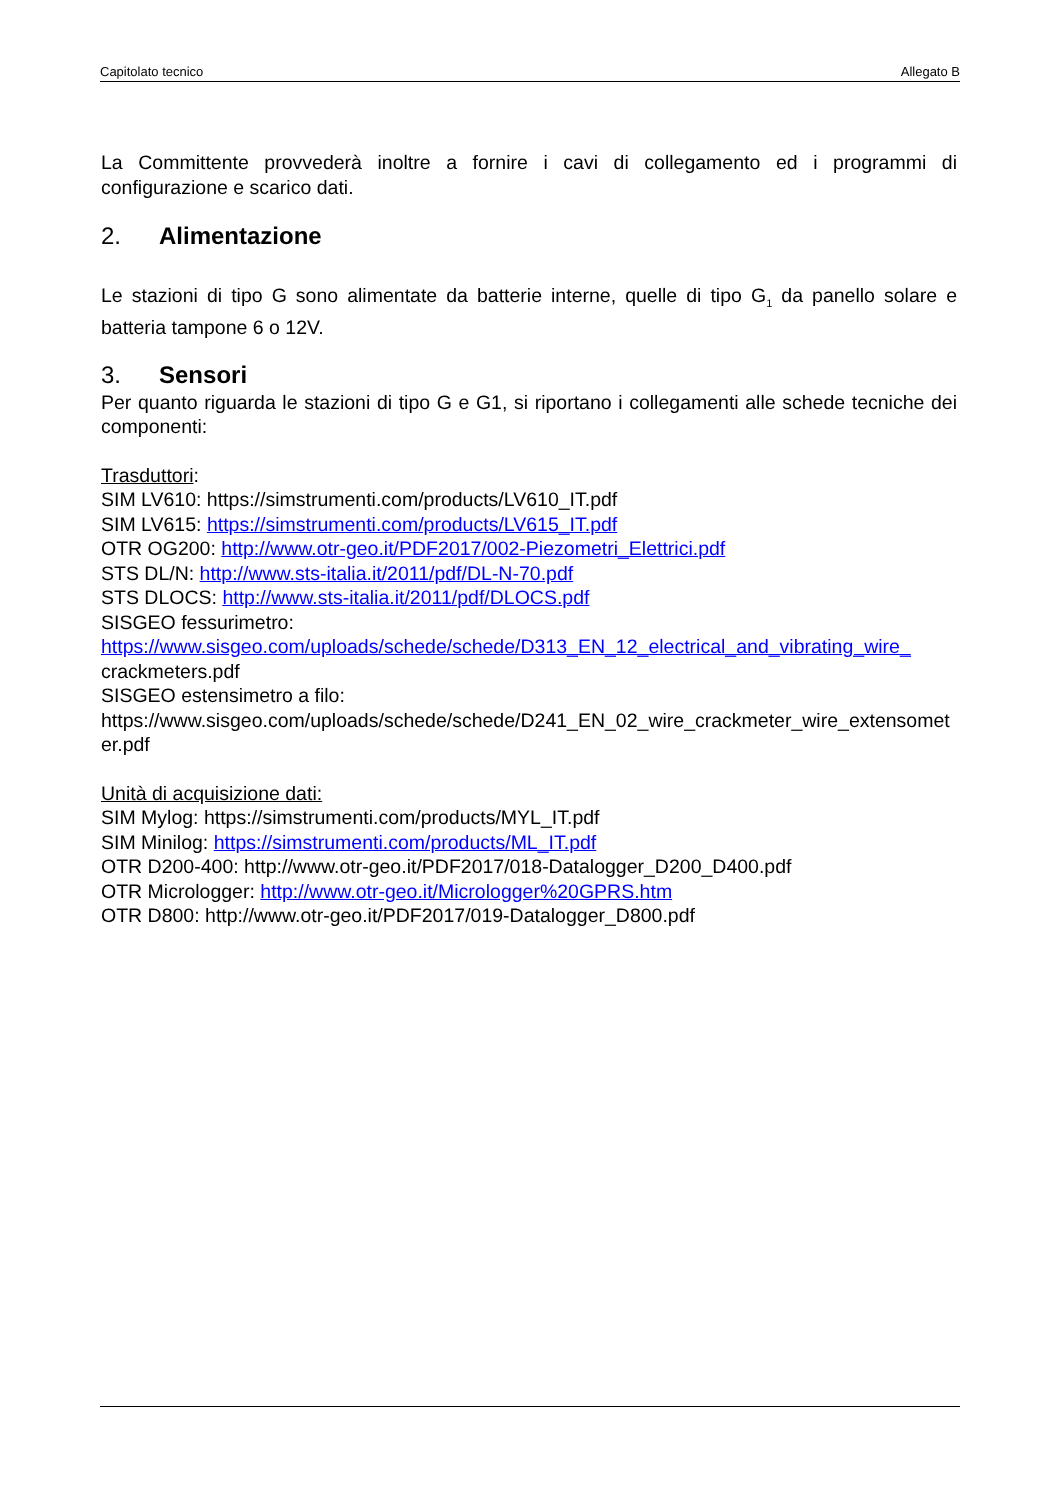Capitolato tecnico Allegato B
La Committente provvederà inoltre a fornire i cavi di collegamento ed i programmi di configurazione e scarico dati.
2. Alimentazione
Le stazioni di tipo G sono alimentate da batterie interne, quelle di tipo G<sub>1</sub> da panello solare e batteria tampone 6 o 12V.
3. Sensori
Per quanto riguarda le stazioni di tipo G e G1, si riportano i collegamenti alle schede tecniche dei componenti:
Trasduttori:
SIM LV610: https://simstrumenti.com/products/LV610_IT.pdf
SIM LV615: https://simstrumenti.com/products/LV615_IT.pdf
OTR OG200: http://www.otr-geo.it/PDF2017/002-Piezometri_Elettrici.pdf
STS DL/N: http://www.sts-italia.it/2011/pdf/DL-N-70.pdf
STS DLOCS: http://www.sts-italia.it/2011/pdf/DLOCS.pdf
SISGEO fessurimetro:
https://www.sisgeo.com/uploads/schede/schede/D313_EN_12_electrical_and_vibrating_wire_crackmeters.pdf
SISGEO estensimetro a filo:
https://www.sisgeo.com/uploads/schede/schede/D241_EN_02_wire_crackmeter_wire_extensometer.pdf
Unità di acquisizione dati:
SIM Mylog: https://simstrumenti.com/products/MYL_IT.pdf
SIM Minilog: https://simstrumenti.com/products/ML_IT.pdf
OTR D200-400: http://www.otr-geo.it/PDF2017/018-Datalogger_D200_D400.pdf
OTR Micrologger: http://www.otr-geo.it/Micrologger%20GPRS.htm
OTR D800: http://www.otr-geo.it/PDF2017/019-Datalogger_D800.pdf